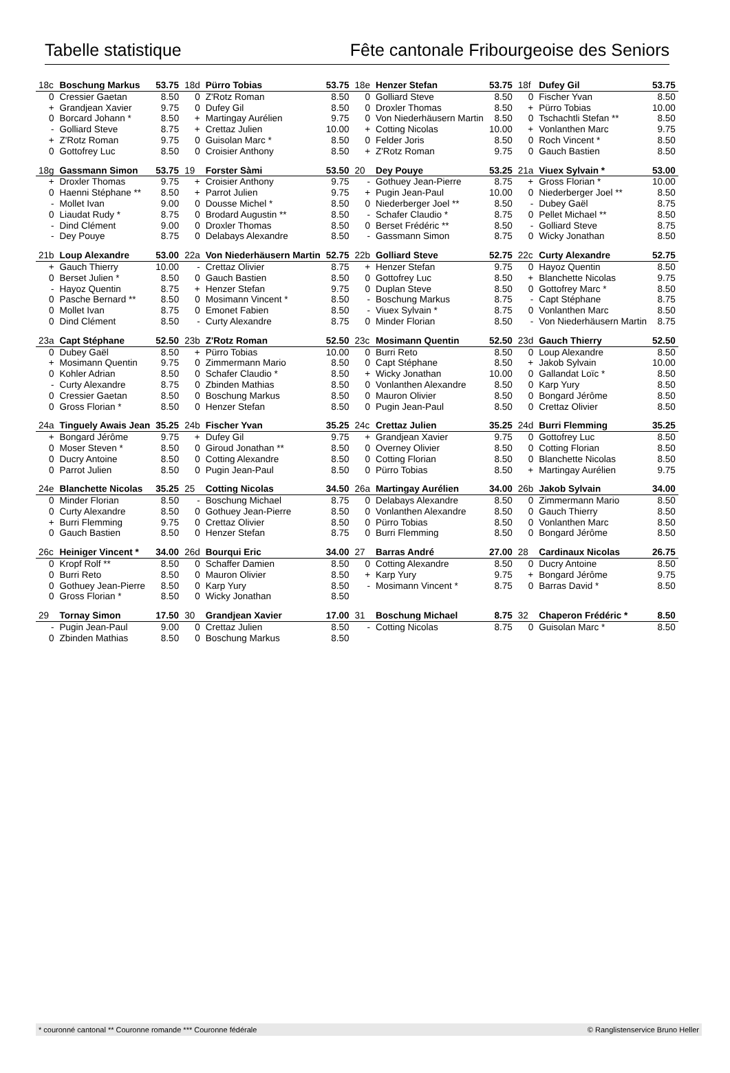Tabelle statistique Fête cantonale Fribourgeoise des Seniors
| 18c | Boschung Markus | 53.75 | 18d | Pürro Tobias | 53.75 | 18e | Henzer Stefan | 53.75 | 18f | Dufey Gil | 53.75 |
| 0 | Cressier Gaetan | 8.50 | 0 | Z'Rotz Roman | 8.50 | 0 | Golliard Steve | 8.50 | 0 | Fischer Yvan | 8.50 |
| + | Grandjean Xavier | 9.75 | 0 | Dufey Gil | 8.50 | 0 | Droxler Thomas | 8.50 | + | Pürro Tobias | 10.00 |
| 0 | Borcard Johann * | 8.50 | + | Martingay Aurélien | 9.75 | 0 | Von Niederhäusern Martin | 8.50 | 0 | Tschachtli Stefan ** | 8.50 |
| - | Golliard Steve | 8.75 | + | Crettaz Julien | 10.00 | + | Cotting Nicolas | 10.00 | + | Vonlanthen Marc | 9.75 |
| + | Z'Rotz Roman | 9.75 | 0 | Guisolan Marc * | 8.50 | 0 | Felder Joris | 8.50 | 0 | Roch Vincent * | 8.50 |
| 0 | Gottofrey Luc | 8.50 | 0 | Croisier Anthony | 8.50 | + | Z'Rotz Roman | 9.75 | 0 | Gauch Bastien | 8.50 |
| 18g | Gassmann Simon | 53.75 | 19 | Forster Sàmi | 53.50 | 20 | Dey Pouye | 53.25 | 21a | Viuex Sylvain * | 53.00 |
| + | Droxler Thomas | 9.75 | + | Croisier Anthony | 9.75 | - | Gothuey Jean-Pierre | 8.75 | + | Gross Florian * | 10.00 |
| 0 | Haenni Stéphane ** | 8.50 | + | Parrot Julien | 9.75 | + | Pugin Jean-Paul | 10.00 | 0 | Niederberger Joel ** | 8.50 |
| - | Mollet Ivan | 9.00 | 0 | Dousse Michel * | 8.50 | 0 | Niederberger Joel ** | 8.50 | - | Dubey Gaël | 8.75 |
| 0 | Liaudat Rudy * | 8.75 | 0 | Brodard Augustin ** | 8.50 | - | Schafer Claudio * | 8.75 | 0 | Pellet Michael ** | 8.50 |
| - | Dind Clément | 9.00 | 0 | Droxler Thomas | 8.50 | 0 | Berset Frédéric ** | 8.50 | - | Golliard Steve | 8.75 |
| - | Dey Pouye | 8.75 | 0 | Delabays Alexandre | 8.50 | - | Gassmann Simon | 8.75 | 0 | Wicky Jonathan | 8.50 |
| 21b | Loup Alexandre | 53.00 | 22a | Von Niederhäusern Martin | 52.75 | 22b | Golliard Steve | 52.75 | 22c | Curty Alexandre | 52.75 |
| + | Gauch Thierry | 10.00 | - | Crettaz Olivier | 8.75 | + | Henzer Stefan | 9.75 | 0 | Hayoz Quentin | 8.50 |
| 0 | Berset Julien * | 8.50 | 0 | Gauch Bastien | 8.50 | 0 | Gottofrey Luc | 8.50 | + | Blanchette Nicolas | 9.75 |
| - | Hayoz Quentin | 8.75 | + | Henzer Stefan | 9.75 | 0 | Duplan Steve | 8.50 | 0 | Gottofrey Marc * | 8.50 |
| 0 | Pasche Bernard ** | 8.50 | 0 | Mosimann Vincent * | 8.50 | - | Boschung Markus | 8.75 | - | Capt Stéphane | 8.75 |
| 0 | Mollet Ivan | 8.75 | 0 | Emonet Fabien | 8.50 | - | Viuex Sylvain * | 8.75 | 0 | Vonlanthen Marc | 8.50 |
| 0 | Dind Clément | 8.50 | - | Curty Alexandre | 8.75 | 0 | Minder Florian | 8.50 | - | Von Niederhäusern Martin | 8.75 |
| 23a | Capt Stéphane | 52.50 | 23b | Z'Rotz Roman | 52.50 | 23c | Mosimann Quentin | 52.50 | 23d | Gauch Thierry | 52.50 |
| 0 | Dubey Gaël | 8.50 | + | Pürro Tobias | 10.00 | 0 | Burri Reto | 8.50 | 0 | Loup Alexandre | 8.50 |
| + | Mosimann Quentin | 9.75 | 0 | Zimmermann Mario | 8.50 | 0 | Capt Stéphane | 8.50 | + | Jakob Sylvain | 10.00 |
| 0 | Kohler Adrian | 8.50 | 0 | Schafer Claudio * | 8.50 | + | Wicky Jonathan | 10.00 | 0 | Gallandat Loïc * | 8.50 |
| - | Curty Alexandre | 8.75 | 0 | Zbinden Mathias | 8.50 | 0 | Vonlanthen Alexandre | 8.50 | 0 | Karp Yury | 8.50 |
| 0 | Cressier Gaetan | 8.50 | 0 | Boschung Markus | 8.50 | 0 | Mauron Olivier | 8.50 | 0 | Bongard Jérôme | 8.50 |
| 0 | Gross Florian * | 8.50 | 0 | Henzer Stefan | 8.50 | 0 | Pugin Jean-Paul | 8.50 | 0 | Crettaz Olivier | 8.50 |
| 24a | Tinguely Awais Jean | 35.25 | 24b | Fischer Yvan | 35.25 | 24c | Crettaz Julien | 35.25 | 24d | Burri Flemming | 35.25 |
| + | Bongard Jérôme | 9.75 | + | Dufey Gil | 9.75 | + | Grandjean Xavier | 9.75 | 0 | Gottofrey Luc | 8.50 |
| 0 | Moser Steven * | 8.50 | 0 | Giroud Jonathan ** | 8.50 | 0 | Overney Olivier | 8.50 | 0 | Cotting Florian | 8.50 |
| 0 | Ducry Antoine | 8.50 | 0 | Cotting Alexandre | 8.50 | 0 | Cotting Florian | 8.50 | 0 | Blanchette Nicolas | 8.50 |
| 0 | Parrot Julien | 8.50 | 0 | Pugin Jean-Paul | 8.50 | 0 | Pürro Tobias | 8.50 | + | Martingay Aurélien | 9.75 |
| 24e | Blanchette Nicolas | 35.25 | 25 | Cotting Nicolas | 34.50 | 26a | Martingay Aurélien | 34.00 | 26b | Jakob Sylvain | 34.00 |
| 0 | Minder Florian | 8.50 | - | Boschung Michael | 8.75 | 0 | Delabays Alexandre | 8.50 | 0 | Zimmermann Mario | 8.50 |
| 0 | Curty Alexandre | 8.50 | 0 | Gothuey Jean-Pierre | 8.50 | 0 | Vonlanthen Alexandre | 8.50 | 0 | Gauch Thierry | 8.50 |
| + | Burri Flemming | 9.75 | 0 | Crettaz Olivier | 8.50 | 0 | Pürro Tobias | 8.50 | 0 | Vonlanthen Marc | 8.50 |
| 0 | Gauch Bastien | 8.50 | 0 | Henzer Stefan | 8.75 | 0 | Burri Flemming | 8.50 | 0 | Bongard Jérôme | 8.50 |
| 26c | Heiniger Vincent * | 34.00 | 26d | Bourqui Eric | 34.00 | 27 | Barras André | 27.00 | 28 | Cardinaux Nicolas | 26.75 |
| 0 | Kropf Rolf ** | 8.50 | 0 | Schaffer Damien | 8.50 | 0 | Cotting Alexandre | 8.50 | 0 | Ducry Antoine | 8.50 |
| 0 | Burri Reto | 8.50 | 0 | Mauron Olivier | 8.50 | + | Karp Yury | 9.75 | + | Bongard Jérôme | 9.75 |
| 0 | Gothuey Jean-Pierre | 8.50 | 0 | Karp Yury | 8.50 | - | Mosimann Vincent * | 8.75 | 0 | Barras David * | 8.50 |
| 0 | Gross Florian * | 8.50 | 0 | Wicky Jonathan | 8.50 | | | | | | |
| 29 | Tornay Simon | 17.50 | 30 | Grandjean Xavier | 17.00 | 31 | Boschung Michael | 8.75 | 32 | Chaperon Frédéric * | 8.50 |
| - | Pugin Jean-Paul | 9.00 | 0 | Crettaz Julien | 8.50 | - | Cotting Nicolas | 8.75 | 0 | Guisolan Marc * | 8.50 |
| 0 | Zbinden Mathias | 8.50 | 0 | Boschung Markus | 8.50 | | | | | | |
* couronné cantonal ** Couronne romande *** Couronne fédérale © Ranglistenservice Bruno Heller